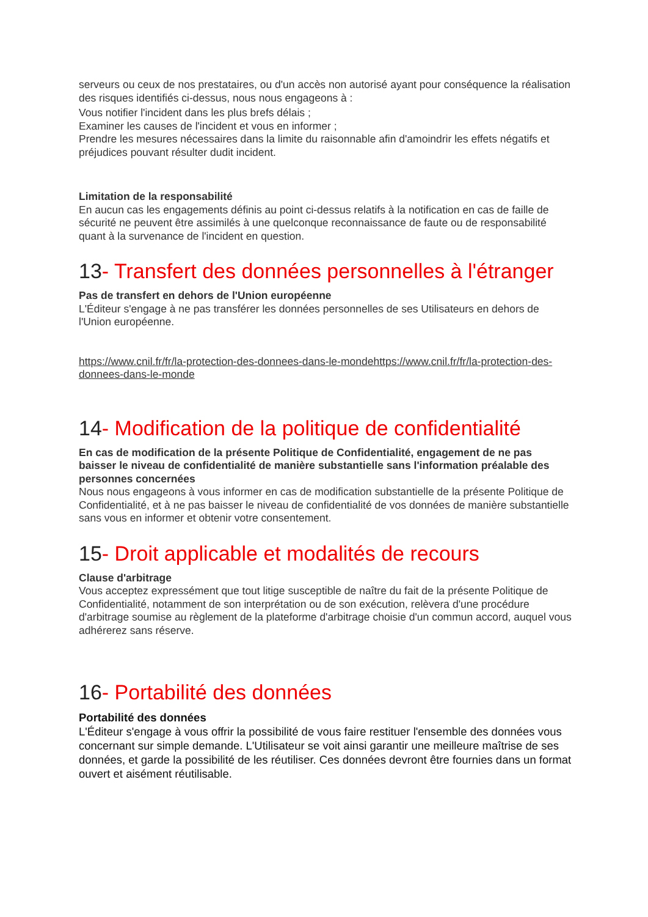serveurs ou ceux de nos prestataires, ou d'un accès non autorisé ayant pour conséquence la réalisation des risques identifiés ci-dessus, nous nous engageons à :
Vous notifier l'incident dans les plus brefs délais ;
Examiner les causes de l'incident et vous en informer ;
Prendre les mesures nécessaires dans la limite du raisonnable afin d'amoindrir les effets négatifs et préjudices pouvant résulter dudit incident.
Limitation de la responsabilité
En aucun cas les engagements définis au point ci-dessus relatifs à la notification en cas de faille de sécurité ne peuvent être assimilés à une quelconque reconnaissance de faute ou de responsabilité quant à la survenance de l'incident en question.
13- Transfert des données personnelles à l'étranger
Pas de transfert en dehors de l'Union européenne
L'Éditeur s'engage à ne pas transférer les données personnelles de ses Utilisateurs en dehors de l'Union européenne.
https://www.cnil.fr/fr/la-protection-des-donnees-dans-le-mondehttps://www.cnil.fr/fr/la-protection-des-donnees-dans-le-monde
14- Modification de la politique de confidentialité
En cas de modification de la présente Politique de Confidentialité, engagement de ne pas baisser le niveau de confidentialité de manière substantielle sans l'information préalable des personnes concernées
Nous nous engageons à vous informer en cas de modification substantielle de la présente Politique de Confidentialité, et à ne pas baisser le niveau de confidentialité de vos données de manière substantielle sans vous en informer et obtenir votre consentement.
15- Droit applicable et modalités de recours
Clause d'arbitrage
Vous acceptez expressément que tout litige susceptible de naître du fait de la présente Politique de Confidentialité, notamment de son interprétation ou de son exécution, relèvera d'une procédure d'arbitrage soumise au règlement de la plateforme d'arbitrage choisie d'un commun accord, auquel vous adhérerez sans réserve.
16- Portabilité des données
Portabilité des données
L'Éditeur s'engage à vous offrir la possibilité de vous faire restituer l'ensemble des données vous concernant sur simple demande. L'Utilisateur se voit ainsi garantir une meilleure maîtrise de ses données, et garde la possibilité de les réutiliser. Ces données devront être fournies dans un format ouvert et aisément réutilisable.